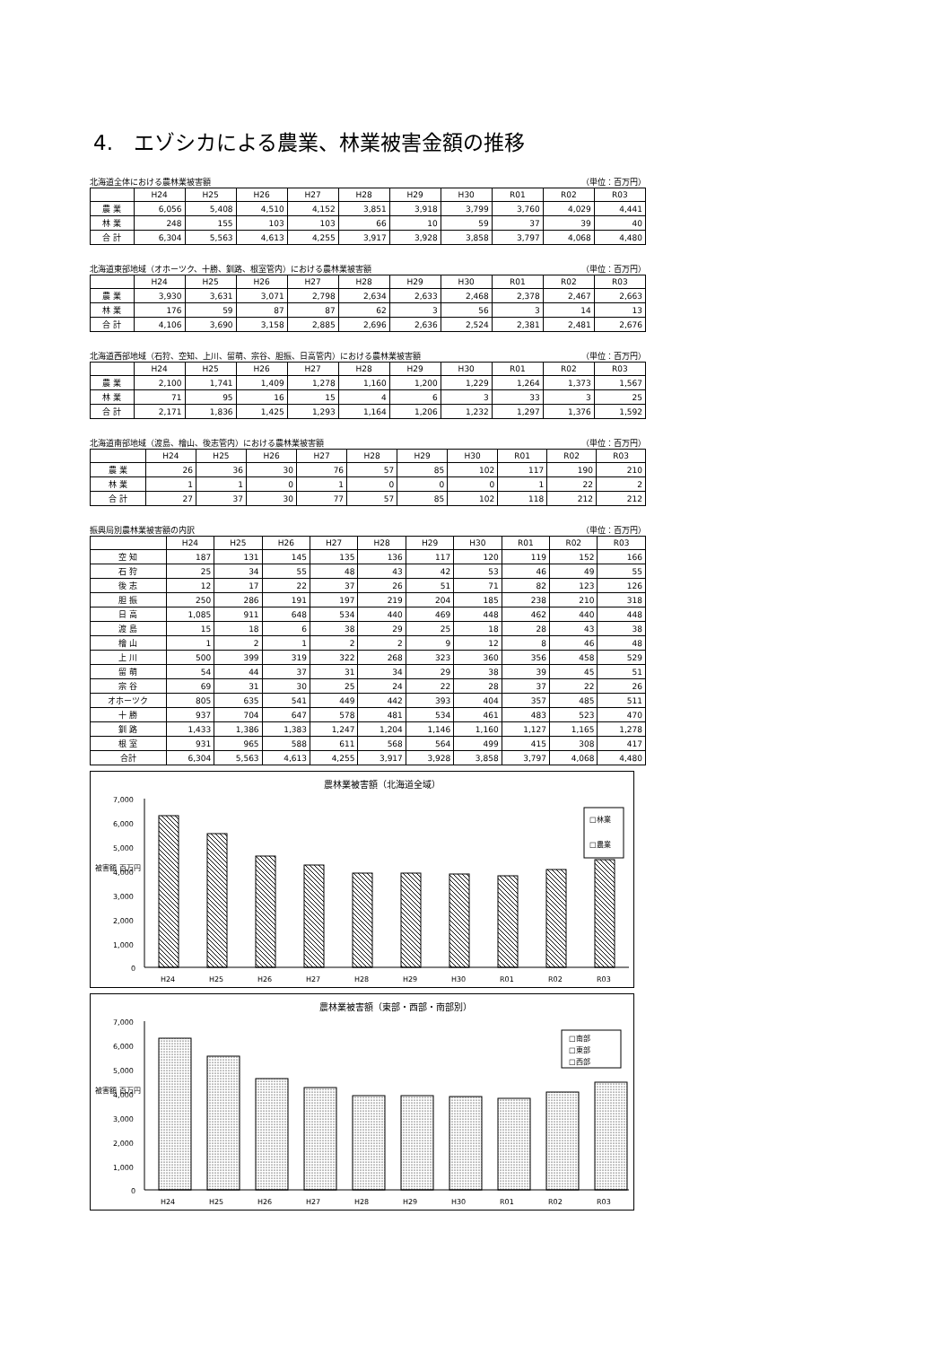4.　エゾシカによる農業、林業被害金額の推移
北海道全体における農林業被害額 （単位：百万円）
| | H24 | H25 | H26 | H27 | H28 | H29 | H30 | R01 | R02 | R03 |
| --- | --- | --- | --- | --- | --- | --- | --- | --- | --- | --- |
| 農 業 | 6,056 | 5,408 | 4,510 | 4,152 | 3,851 | 3,918 | 3,799 | 3,760 | 4,029 | 4,441 |
| 林 業 | 248 | 155 | 103 | 103 | 66 | 10 | 59 | 37 | 39 | 40 |
| 合 計 | 6,304 | 5,563 | 4,613 | 4,255 | 3,917 | 3,928 | 3,858 | 3,797 | 4,068 | 4,480 |
北海道東部地域（オホーツク、十勝、釧路、根室管内）における農林業被害額 （単位：百万円）
| | H24 | H25 | H26 | H27 | H28 | H29 | H30 | R01 | R02 | R03 |
| --- | --- | --- | --- | --- | --- | --- | --- | --- | --- | --- |
| 農 業 | 3,930 | 3,631 | 3,071 | 2,798 | 2,634 | 2,633 | 2,468 | 2,378 | 2,467 | 2,663 |
| 林 業 | 176 | 59 | 87 | 87 | 62 | 3 | 56 | 3 | 14 | 13 |
| 合 計 | 4,106 | 3,690 | 3,158 | 2,885 | 2,696 | 2,636 | 2,524 | 2,381 | 2,481 | 2,676 |
北海道西部地域（石狩、空知、上川、留萌、宗谷、胆振、日高管内）における農林業被害額 （単位：百万円）
| | H24 | H25 | H26 | H27 | H28 | H29 | H30 | R01 | R02 | R03 |
| --- | --- | --- | --- | --- | --- | --- | --- | --- | --- | --- |
| 農 業 | 2,100 | 1,741 | 1,409 | 1,278 | 1,160 | 1,200 | 1,229 | 1,264 | 1,373 | 1,567 |
| 林 業 | 71 | 95 | 16 | 15 | 4 | 6 | 3 | 33 | 3 | 25 |
| 合 計 | 2,171 | 1,836 | 1,425 | 1,293 | 1,164 | 1,206 | 1,232 | 1,297 | 1,376 | 1,592 |
北海道南部地域（渡島、檜山、後志管内）における農林業被害額 （単位：百万円）
| | H24 | H25 | H26 | H27 | H28 | H29 | H30 | R01 | R02 | R03 |
| --- | --- | --- | --- | --- | --- | --- | --- | --- | --- | --- |
| 農 業 | 26 | 36 | 30 | 76 | 57 | 85 | 102 | 117 | 190 | 210 |
| 林 業 | 1 | 1 | 0 | 1 | 0 | 0 | 0 | 1 | 22 | 2 |
| 合 計 | 27 | 37 | 30 | 77 | 57 | 85 | 102 | 118 | 212 | 212 |
振興局別農林業被害額の内訳 （単位：百万円）
| | H24 | H25 | H26 | H27 | H28 | H29 | H30 | R01 | R02 | R03 |
| --- | --- | --- | --- | --- | --- | --- | --- | --- | --- | --- |
| 空 知 | 187 | 131 | 145 | 135 | 136 | 117 | 120 | 119 | 152 | 166 |
| 石 狩 | 25 | 34 | 55 | 48 | 43 | 42 | 53 | 46 | 49 | 55 |
| 後 志 | 12 | 17 | 22 | 37 | 26 | 51 | 71 | 82 | 123 | 126 |
| 胆 振 | 250 | 286 | 191 | 197 | 219 | 204 | 185 | 238 | 210 | 318 |
| 日 高 | 1,085 | 911 | 648 | 534 | 440 | 469 | 448 | 462 | 440 | 448 |
| 渡 島 | 15 | 18 | 6 | 38 | 29 | 25 | 18 | 28 | 43 | 38 |
| 檜 山 | 1 | 2 | 1 | 2 | 2 | 9 | 12 | 8 | 46 | 48 |
| 上 川 | 500 | 399 | 319 | 322 | 268 | 323 | 360 | 356 | 458 | 529 |
| 留 萌 | 54 | 44 | 37 | 31 | 34 | 29 | 38 | 39 | 45 | 51 |
| 宗 谷 | 69 | 31 | 30 | 25 | 24 | 22 | 28 | 37 | 22 | 26 |
| オホーツク | 805 | 635 | 541 | 449 | 442 | 393 | 404 | 357 | 485 | 511 |
| 十 勝 | 937 | 704 | 647 | 578 | 481 | 534 | 461 | 483 | 523 | 470 |
| 釧 路 | 1,433 | 1,386 | 1,383 | 1,247 | 1,204 | 1,146 | 1,160 | 1,127 | 1,165 | 1,278 |
| 根 室 | 931 | 965 | 588 | 611 | 568 | 564 | 499 | 415 | 308 | 417 |
| 合計 | 6,304 | 5,563 | 4,613 | 4,255 | 3,917 | 3,928 | 3,858 | 3,797 | 4,068 | 4,480 |
農林業被害額（北海道全域）
被害額 百万円
7,000
6,000
5,000
4,000
3,000
2,000
1,000
0
□林業
□農業
H24
H25
H26
H27
H28
H29
H30
R01
R02
R03
農林業被害額（東部・西部・南部別）
被害額 百万円
7,000
6,000
5,000
4,000
3,000
2,000
1,000
0
□南部
□東部
□西部
H24
H25
H26
H27
H28
H29
H30
R01
R02
R03